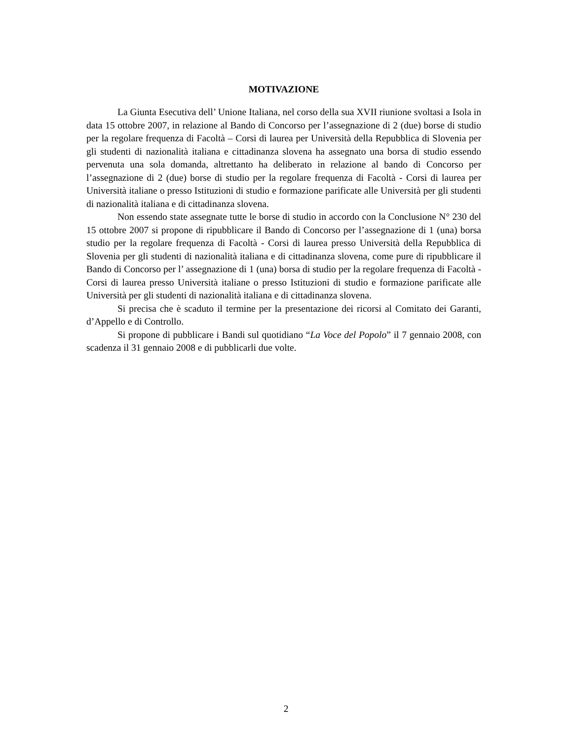MOTIVAZIONE
La Giunta Esecutiva dell’ Unione Italiana, nel corso della sua XVII riunione svoltasi a Isola in data 15 ottobre 2007, in relazione al Bando di Concorso per l’assegnazione di 2 (due) borse di studio per la regolare frequenza di Facoltà – Corsi di laurea per Università della Repubblica di Slovenia per gli studenti di nazionalità italiana e cittadinanza slovena ha assegnato una borsa di studio essendo pervenuta una sola domanda, altrettanto ha deliberato in relazione al bando di Concorso per l’assegnazione di 2 (due) borse di studio per la regolare frequenza di Facoltà - Corsi di laurea per Università italiane o presso Istituzioni di studio e formazione parificate alle Università per gli studenti di nazionalità italiana e di cittadinanza slovena.
Non essendo state assegnate tutte le borse di studio in accordo con la Conclusione N° 230 del 15 ottobre 2007 si propone di ripubblicare il Bando di Concorso per l’assegnazione di 1 (una) borsa studio per la regolare frequenza di Facoltà - Corsi di laurea presso Università della Repubblica di Slovenia per gli studenti di nazionalità italiana e di cittadinanza slovena, come pure di ripubblicare il Bando di Concorso per l’ assegnazione di 1 (una) borsa di studio per la regolare frequenza di Facoltà - Corsi di laurea presso Università italiane o presso Istituzioni di studio e formazione parificate alle Università per gli studenti di nazionalità italiana e di cittadinanza slovena.
Si precisa che è scaduto il termine per la presentazione dei ricorsi al Comitato dei Garanti, d’Appello e di Controllo.
Si propone di pubblicare i Bandi sul quotidiano “La Voce del Popolo” il 7 gennaio 2008, con scadenza il 31 gennaio 2008 e di pubblicarli due volte.
2